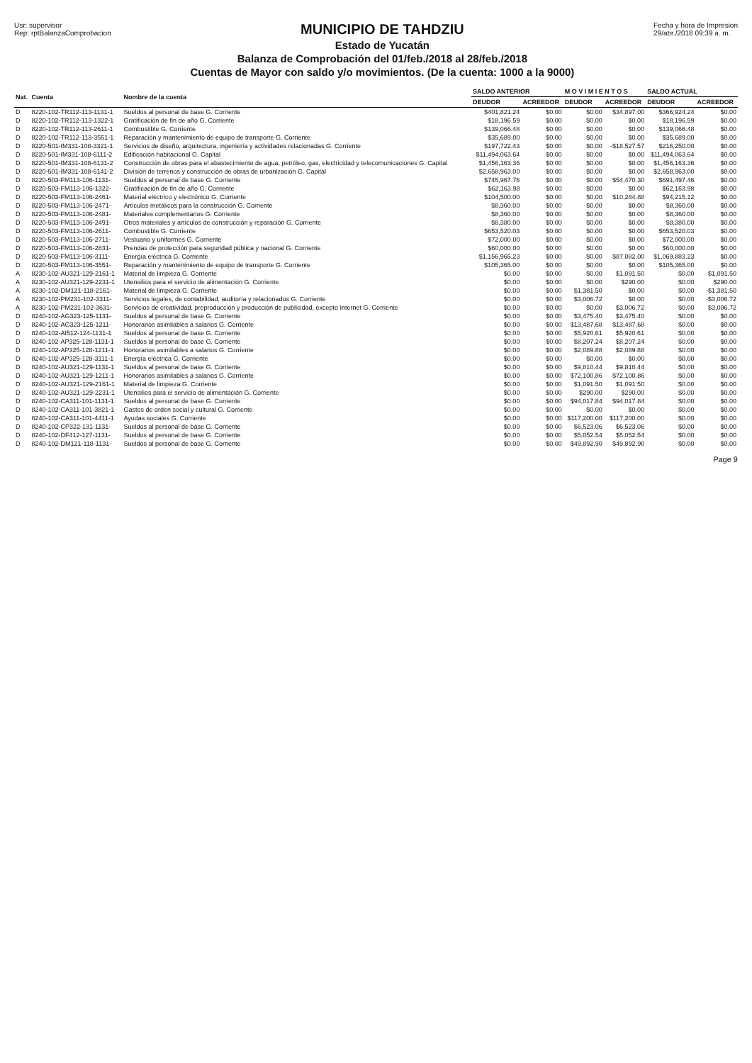Usr: supervisor
Rep: rptBalanzaComprobacion
MUNICIPIO DE TAHDZIU
Estado de Yucatán
Balanza de Comprobación del 01/feb./2018 al 28/feb./2018
Cuentas de Mayor con saldo y/o movimientos. (De la cuenta: 1000 a la 9000)
Fecha y hora de Impresion
29/abr./2018 09:39 a. m.
| Nat. | Cuenta | Nombre de la cuenta | SALDO ANTERIOR | | M O V I M I E N T O S | | SALDO ACTUAL | |
| --- | --- | --- | --- | --- | --- | --- | --- | --- |
| | | | DEUDOR | ACREEDOR | DEUDOR | ACREEDOR | DEUDOR | ACREEDOR |
| D | 8220-102-TR112-113-1131-1 | Sueldos al personal de base G. Corriente | $401,821.24 | $0.00 | $0.00 | $34,897.00 | $366,924.24 | $0.00 |
| D | 8220-102-TR112-113-1322-1 | Gratificación de fin de año G. Corriente | $18,196.59 | $0.00 | $0.00 | $0.00 | $18,196.59 | $0.00 |
| D | 8220-102-TR112-113-2611-1 | Combustible G. Corriente | $139,066.48 | $0.00 | $0.00 | $0.00 | $139,066.48 | $0.00 |
| D | 8220-102-TR112-113-3551-1 | Reparación y mantenimiento de equipo de transporte G. Corriente | $35,689.00 | $0.00 | $0.00 | $0.00 | $35,689.00 | $0.00 |
| D | 8220-501-IM331-108-3321-1 | Servicios de diseño, arquitectura, ingeniería y actividades relacionadas G. Corriente | $197,722.43 | $0.00 | $0.00 | -$18,527.57 | $216,250.00 | $0.00 |
| D | 8220-501-IM331-108-6111-2 | Edificación habitacional G. Capital | $11,494,063.64 | $0.00 | $0.00 | $0.00 | $11,494,063.64 | $0.00 |
| D | 8220-501-IM331-108-6131-2 | Construcción de obras para el abastecimiento de agua, petróleo, gas, electricidad y telecomunicaciones G. Capital | $1,456,163.36 | $0.00 | $0.00 | $0.00 | $1,456,163.36 | $0.00 |
| D | 8220-501-IM331-108-6141-2 | División de terrenos y construcción de obras de urbanización G. Capital | $2,658,963.00 | $0.00 | $0.00 | $0.00 | $2,658,963.00 | $0.00 |
| D | 8220-503-FM113-106-1131- | Sueldos al personal de base G. Corriente | $745,967.76 | $0.00 | $0.00 | $54,470.30 | $691,497.46 | $0.00 |
| D | 8220-503-FM113-106-1322- | Gratificación de fin de año G. Corriente | $62,163.98 | $0.00 | $0.00 | $0.00 | $62,163.98 | $0.00 |
| D | 8220-503-FM113-106-2461- | Material eléctrico y electrónico G. Corriente | $104,500.00 | $0.00 | $0.00 | $10,284.88 | $94,215.12 | $0.00 |
| D | 8220-503-FM113-106-2471- | Artículos metálicos para la construcción G. Corriente | $8,360.00 | $0.00 | $0.00 | $0.00 | $8,360.00 | $0.00 |
| D | 8220-503-FM113-106-2481- | Materiales complementarios G. Corriente | $8,360.00 | $0.00 | $0.00 | $0.00 | $8,360.00 | $0.00 |
| D | 8220-503-FM113-106-2491- | Otros materiales y artículos de construcción y reparación G. Corriente | $8,380.00 | $0.00 | $0.00 | $0.00 | $8,380.00 | $0.00 |
| D | 8220-503-FM113-106-2611- | Combustible G. Corriente | $653,520.03 | $0.00 | $0.00 | $0.00 | $653,520.03 | $0.00 |
| D | 8220-503-FM113-106-2711- | Vestuario y uniformes G. Corriente | $72,000.00 | $0.00 | $0.00 | $0.00 | $72,000.00 | $0.00 |
| D | 8220-503-FM113-106-2831- | Prendas de protección para seguridad pública y nacional G. Corriente | $60,000.00 | $0.00 | $0.00 | $0.00 | $60,000.00 | $0.00 |
| D | 8220-503-FM113-106-3111- | Energía eléctrica G. Corriente | $1,156,965.23 | $0.00 | $0.00 | $87,082.00 | $1,069,883.23 | $0.00 |
| D | 8220-503-FM113-106-3551- | Reparación y mantenimiento de equipo de transporte G. Corriente | $105,365.00 | $0.00 | $0.00 | $0.00 | $105,365.00 | $0.00 |
| A | 8230-102-AU321-129-2161-1 | Material de limpieza G. Corriente | $0.00 | $0.00 | $0.00 | $1,091.50 | $0.00 | $1,091.50 |
| A | 8230-102-AU321-129-2231-1 | Utensilios para el servicio de alimentación G. Corriente | $0.00 | $0.00 | $0.00 | $290.00 | $0.00 | $290.00 |
| A | 8230-102-DM121-118-2161- | Material de limpieza G. Corriente | $0.00 | $0.00 | $1,381.50 | $0.00 | $0.00 | -$1,381.50 |
| A | 8230-102-PM231-102-3311- | Servicios legales, de contabilidad, auditoría y relacionados G. Corriente | $0.00 | $0.00 | $3,006.72 | $0.00 | $0.00 | -$3,006.72 |
| A | 8230-102-PM231-102-3631- | Servicios de creatividad, preproducción y producción de publicidad, excepto Internet G. Corriente | $0.00 | $0.00 | $0.00 | $3,006.72 | $0.00 | $3,006.72 |
| D | 8240-102-AG323-125-1131- | Sueldos al personal de base G. Corriente | $0.00 | $0.00 | $3,475.40 | $3,475.40 | $0.00 | $0.00 |
| D | 8240-102-AG323-125-1211- | Honorarios asimilables a salarios G. Corriente | $0.00 | $0.00 | $13,487.68 | $13,487.68 | $0.00 | $0.00 |
| D | 8240-102-AI512-124-1131-1 | Sueldos al personal de base G. Corriente | $0.00 | $0.00 | $5,920.61 | $5,920.61 | $0.00 | $0.00 |
| D | 8240-102-AP325-128-1131-1 | Sueldos al personal de base G. Corriente | $0.00 | $0.00 | $8,207.24 | $8,207.24 | $0.00 | $0.00 |
| D | 8240-102-AP325-128-1211-1 | Honorarios asimilables a salarios G. Corriente | $0.00 | $0.00 | $2,089.88 | $2,089.88 | $0.00 | $0.00 |
| D | 8240-102-AP325-128-3111-1 | Energía eléctrica G. Corriente | $0.00 | $0.00 | $0.00 | $0.00 | $0.00 | $0.00 |
| D | 8240-102-AU321-129-1131-1 | Sueldos al personal de base G. Corriente | $0.00 | $0.00 | $9,810.44 | $9,810.44 | $0.00 | $0.00 |
| D | 8240-102-AU321-129-1211-1 | Honorarios asimilables a salarios G. Corriente | $0.00 | $0.00 | $72,100.86 | $72,100.86 | $0.00 | $0.00 |
| D | 8240-102-AU321-129-2161-1 | Material de limpieza G. Corriente | $0.00 | $0.00 | $1,091.50 | $1,091.50 | $0.00 | $0.00 |
| D | 8240-102-AU321-129-2231-1 | Utensilios para el servicio de alimentación G. Corriente | $0.00 | $0.00 | $290.00 | $290.00 | $0.00 | $0.00 |
| D | 8240-102-CA311-101-1131-1 | Sueldos al personal de base G. Corriente | $0.00 | $0.00 | $94,017.84 | $94,017.84 | $0.00 | $0.00 |
| D | 8240-102-CA311-101-3821-1 | Gastos de orden social y cultural G. Corriente | $0.00 | $0.00 | $0.00 | $0.00 | $0.00 | $0.00 |
| D | 8240-102-CA311-101-4411-1 | Ayudas sociales G. Corriente | $0.00 | $0.00 | $117,200.00 | $117,200.00 | $0.00 | $0.00 |
| D | 8240-102-CP322-131-1131- | Sueldos al personal de base G. Corriente | $0.00 | $0.00 | $6,523.06 | $6,523.06 | $0.00 | $0.00 |
| D | 8240-102-DF412-127-1131- | Sueldos al personal de base G. Corriente | $0.00 | $0.00 | $5,052.54 | $5,052.54 | $0.00 | $0.00 |
| D | 8240-102-DM121-118-1131- | Sueldos al personal de base G. Corriente | $0.00 | $0.00 | $49,892.90 | $49,892.90 | $0.00 | $0.00 |
Page 9